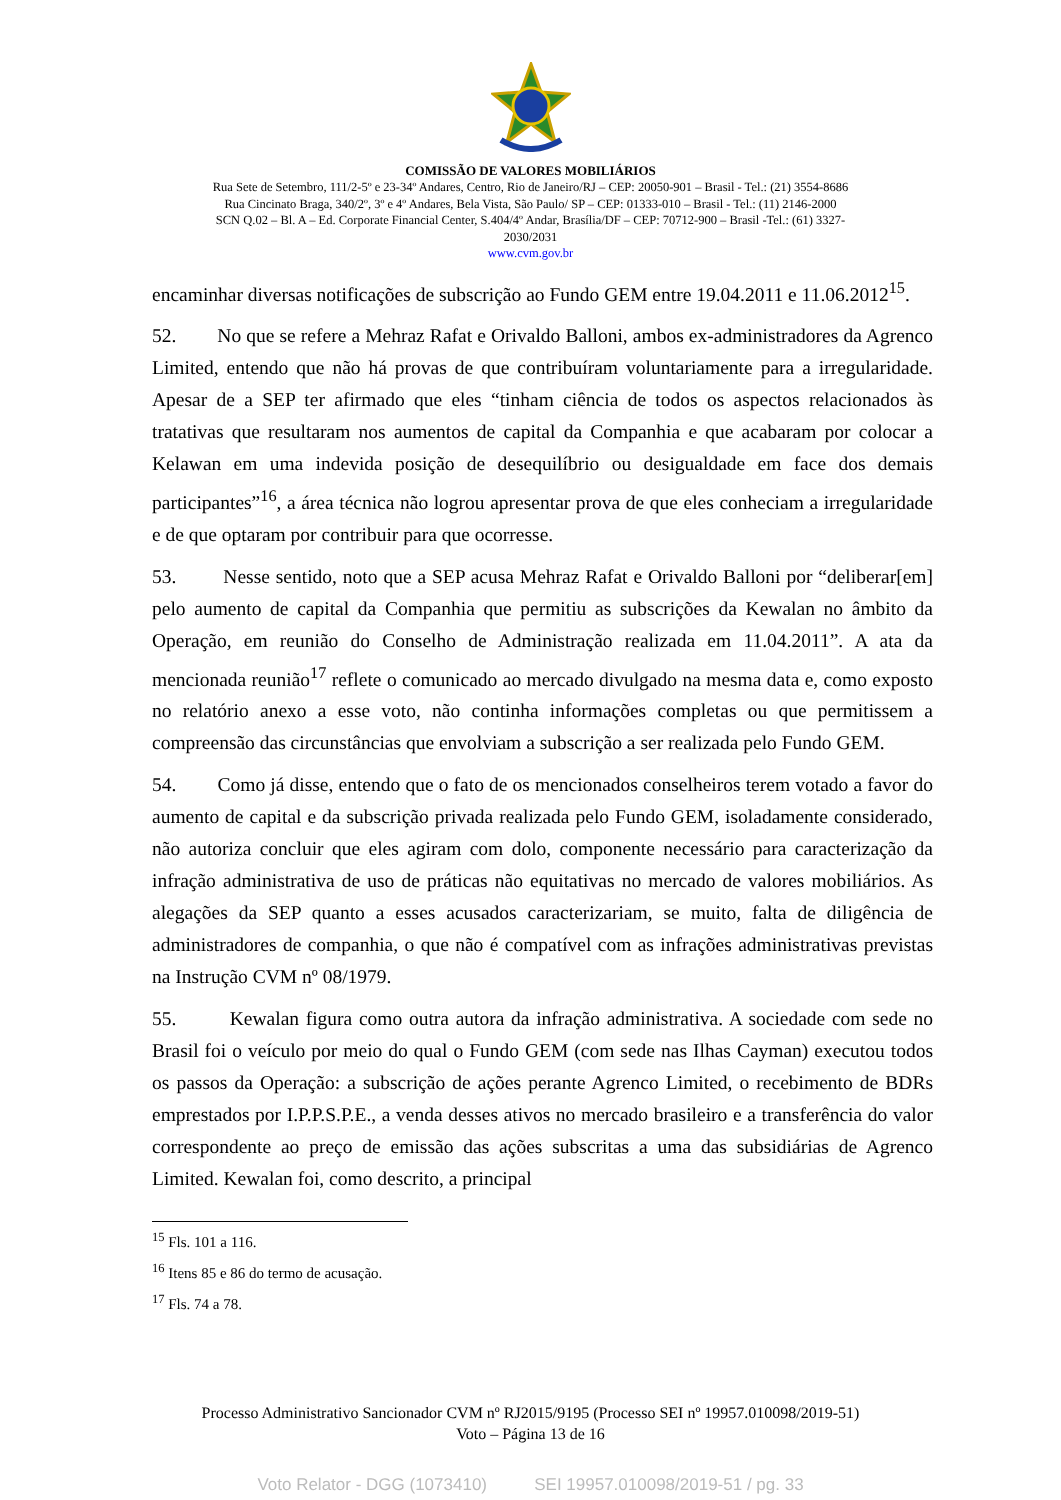COMISSÃO DE VALORES MOBILIÁRIOS
Rua Sete de Setembro, 111/2-5º e 23-34º Andares, Centro, Rio de Janeiro/RJ – CEP: 20050-901 – Brasil - Tel.: (21) 3554-8686
Rua Cincinato Braga, 340/2º, 3º e 4º Andares, Bela Vista, São Paulo/ SP – CEP: 01333-010 – Brasil - Tel.: (11) 2146-2000
SCN Q.02 – Bl. A – Ed. Corporate Financial Center, S.404/4º Andar, Brasília/DF – CEP: 70712-900 – Brasil -Tel.: (61) 3327-
2030/2031
www.cvm.gov.br
encaminhar diversas notificações de subscrição ao Fundo GEM entre 19.04.2011 e 11.06.2012<sup>15</sup>.
52. No que se refere a Mehraz Rafat e Orivaldo Balloni, ambos ex-administradores da Agrenco Limited, entendo que não há provas de que contribuíram voluntariamente para a irregularidade. Apesar de a SEP ter afirmado que eles “tinham ciência de todos os aspectos relacionados às tratativas que resultaram nos aumentos de capital da Companhia e que acabaram por colocar a Kelawan em uma indevida posição de desequilíbrio ou desigualdade em face dos demais participantes”<sup>16</sup>, a área técnica não logrou apresentar prova de que eles conheciam a irregularidade e de que optaram por contribuir para que ocorresse.
53. Nesse sentido, noto que a SEP acusa Mehraz Rafat e Orivaldo Balloni por “deliberar[em] pelo aumento de capital da Companhia que permitiu as subscrições da Kewalan no âmbito da Operação, em reunião do Conselho de Administração realizada em 11.04.2011”. A ata da mencionada reunião<sup>17</sup> reflete o comunicado ao mercado divulgado na mesma data e, como exposto no relatório anexo a esse voto, não continha informações completas ou que permitissem a compreensão das circunstâncias que envolviam a subscrição a ser realizada pelo Fundo GEM.
54. Como já disse, entendo que o fato de os mencionados conselheiros terem votado a favor do aumento de capital e da subscrição privada realizada pelo Fundo GEM, isoladamente considerado, não autoriza concluir que eles agiram com dolo, componente necessário para caracterização da infração administrativa de uso de práticas não equitativas no mercado de valores mobiliários. As alegações da SEP quanto a esses acusados caracterizariam, se muito, falta de diligência de administradores de companhia, o que não é compatível com as infrações administrativas previstas na Instrução CVM nº 08/1979.
55. Kewalan figura como outra autora da infração administrativa. A sociedade com sede no Brasil foi o veículo por meio do qual o Fundo GEM (com sede nas Ilhas Cayman) executou todos os passos da Operação: a subscrição de ações perante Agrenco Limited, o recebimento de BDRs emprestados por I.P.P.S.P.E., a venda desses ativos no mercado brasileiro e a transferência do valor correspondente ao preço de emissão das ações subscritas a uma das subsidiárias de Agrenco Limited. Kewalan foi, como descrito, a principal
<sup>15</sup> Fls. 101 a 116.
<sup>16</sup> Itens 85 e 86 do termo de acusação.
<sup>17</sup> Fls. 74 a 78.
Processo Administrativo Sancionador CVM nº RJ2015/9195 (Processo SEI nº 19957.010098/2019-51)
Voto – Página 13 de 16
Voto Relator - DGG (1073410) SEI 19957.010098/2019-51 / pg. 33